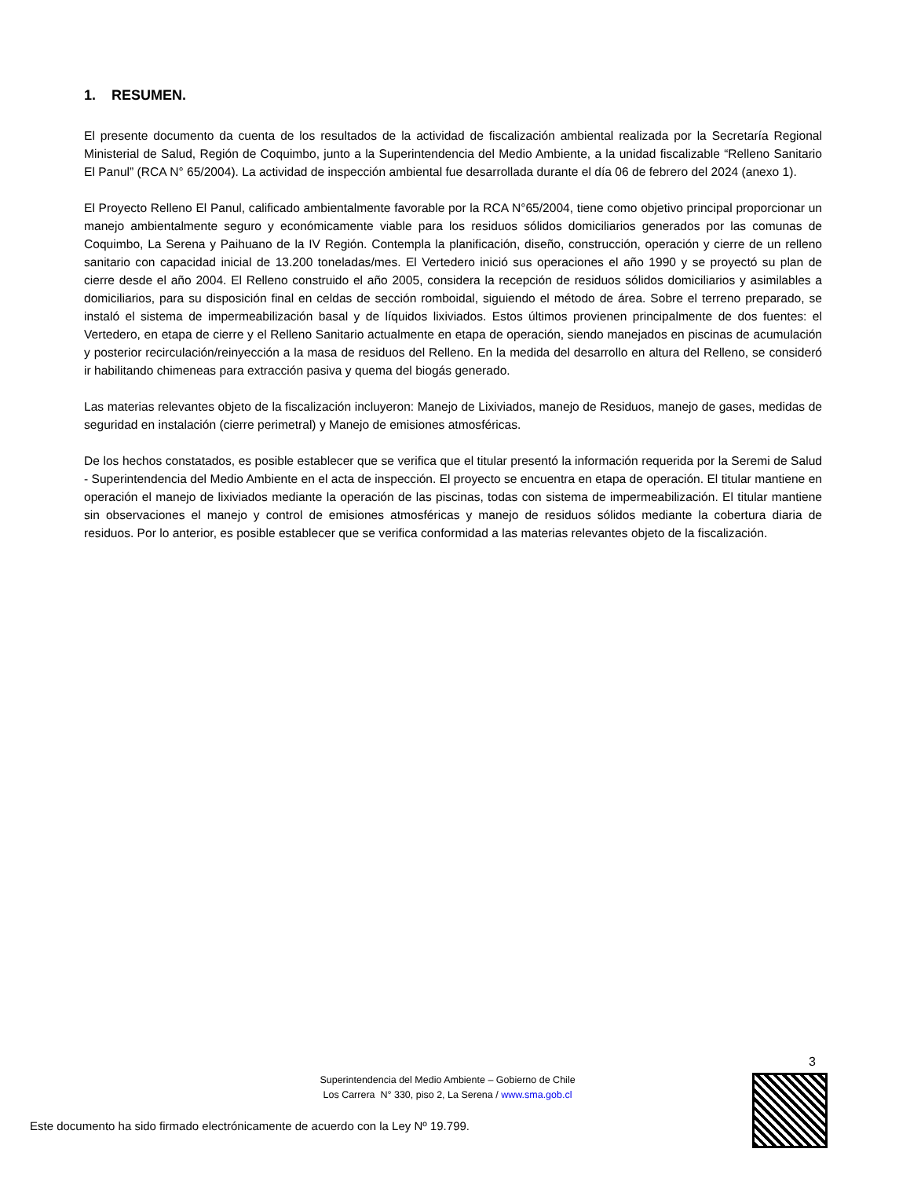1. RESUMEN.
El presente documento da cuenta de los resultados de la actividad de fiscalización ambiental realizada por la Secretaría Regional Ministerial de Salud, Región de Coquimbo, junto a la Superintendencia del Medio Ambiente, a la unidad fiscalizable “Relleno Sanitario El Panul” (RCA N° 65/2004). La actividad de inspección ambiental fue desarrollada durante el día 06 de febrero del 2024 (anexo 1).
El Proyecto Relleno El Panul, calificado ambientalmente favorable por la RCA N°65/2004, tiene como objetivo principal proporcionar un manejo ambientalmente seguro y económicamente viable para los residuos sólidos domiciliarios generados por las comunas de Coquimbo, La Serena y Paihuano de la IV Región. Contempla la planificación, diseño, construcción, operación y cierre de un relleno sanitario con capacidad inicial de 13.200 toneladas/mes. El Vertedero inició sus operaciones el año 1990 y se proyectó su plan de cierre desde el año 2004. El Relleno construido el año 2005, considera la recepción de residuos sólidos domiciliarios y asimilables a domiciliarios, para su disposición final en celdas de sección romboidal, siguiendo el método de área. Sobre el terreno preparado, se instaló el sistema de impermeabilización basal y de líquidos lixiviados. Estos últimos provienen principalmente de dos fuentes: el Vertedero, en etapa de cierre y el Relleno Sanitario actualmente en etapa de operación, siendo manejados en piscinas de acumulación y posterior recirculación/reinyección a la masa de residuos del Relleno. En la medida del desarrollo en altura del Relleno, se consideró ir habilitando chimeneas para extracción pasiva y quema del biogás generado.
Las materias relevantes objeto de la fiscalización incluyeron: Manejo de Lixiviados, manejo de Residuos, manejo de gases, medidas de seguridad en instalación (cierre perimetral) y Manejo de emisiones atmosféricas.
De los hechos constatados, es posible establecer que se verifica que el titular presentó la información requerida por la Seremi de Salud - Superintendencia del Medio Ambiente en el acta de inspección. El proyecto se encuentra en etapa de operación. El titular mantiene en operación el manejo de lixiviados mediante la operación de las piscinas, todas con sistema de impermeabilización. El titular mantiene sin observaciones el manejo y control de emisiones atmosféricas y manejo de residuos sólidos mediante la cobertura diaria de residuos. Por lo anterior, es posible establecer que se verifica conformidad a las materias relevantes objeto de la fiscalización.
3
Superintendencia del Medio Ambiente – Gobierno de Chile
Los Carrera N° 330, piso 2, La Serena / www.sma.gob.cl
Este documento ha sido firmado electrónicamente de acuerdo con la Ley Nº 19.799.